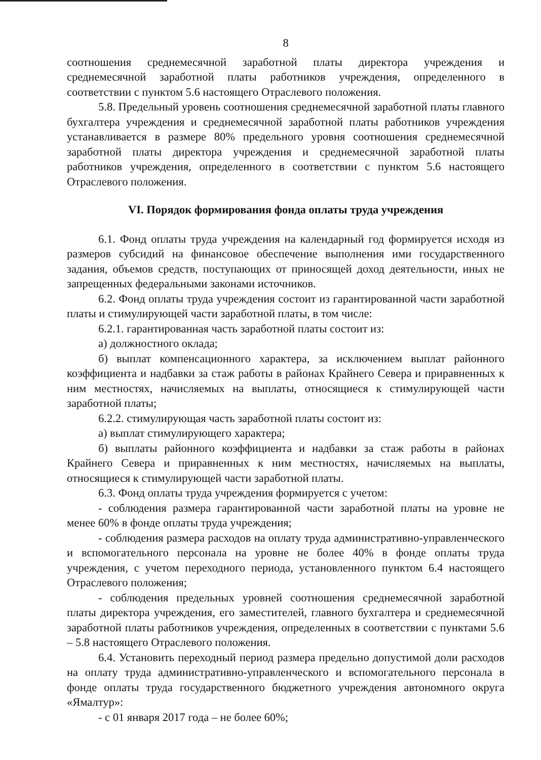8
соотношения среднемесячной заработной платы директора учреждения и среднемесячной заработной платы работников учреждения, определенного в соответствии с пунктом 5.6 настоящего Отраслевого положения.
5.8. Предельный уровень соотношения среднемесячной заработной платы главного бухгалтера учреждения и среднемесячной заработной платы работников учреждения устанавливается в размере 80% предельного уровня соотношения среднемесячной заработной платы директора учреждения и среднемесячной заработной платы работников учреждения, определенного в соответствии с пунктом 5.6 настоящего Отраслевого положения.
VI. Порядок формирования фонда оплаты труда учреждения
6.1. Фонд оплаты труда учреждения на календарный год формируется исходя из размеров субсидий на финансовое обеспечение выполнения ими государственного задания, объемов средств, поступающих от приносящей доход деятельности, иных не запрещенных федеральными законами источников.
6.2. Фонд оплаты труда учреждения состоит из гарантированной части заработной платы и стимулирующей части заработной платы, в том числе:
6.2.1. гарантированная часть заработной платы состоит из:
а) должностного оклада;
б) выплат компенсационного характера, за исключением выплат районного коэффициента и надбавки за стаж работы в районах Крайнего Севера и приравненных к ним местностях, начисляемых на выплаты, относящиеся к стимулирующей части заработной платы;
6.2.2. стимулирующая часть заработной платы состоит из:
а) выплат стимулирующего характера;
б) выплаты районного коэффициента и надбавки за стаж работы в районах Крайнего Севера и приравненных к ним местностях, начисляемых на выплаты, относящиеся к стимулирующей части заработной платы.
6.3. Фонд оплаты труда учреждения формируется с учетом:
- соблюдения размера гарантированной части заработной платы на уровне не менее 60% в фонде оплаты труда учреждения;
- соблюдения размера расходов на оплату труда административно-управленческого и вспомогательного персонала на уровне не более 40% в фонде оплаты труда учреждения, с учетом переходного периода, установленного пунктом 6.4 настоящего Отраслевого положения;
- соблюдения предельных уровней соотношения среднемесячной заработной платы директора учреждения, его заместителей, главного бухгалтера и среднемесячной заработной платы работников учреждения, определенных в соответствии с пунктами 5.6 – 5.8 настоящего Отраслевого положения.
6.4. Установить переходный период размера предельно допустимой доли расходов на оплату труда административно-управленческого и вспомогательного персонала в фонде оплаты труда государственного бюджетного учреждения автономного округа «Ямалтур»:
- с 01 января 2017 года – не более 60%;